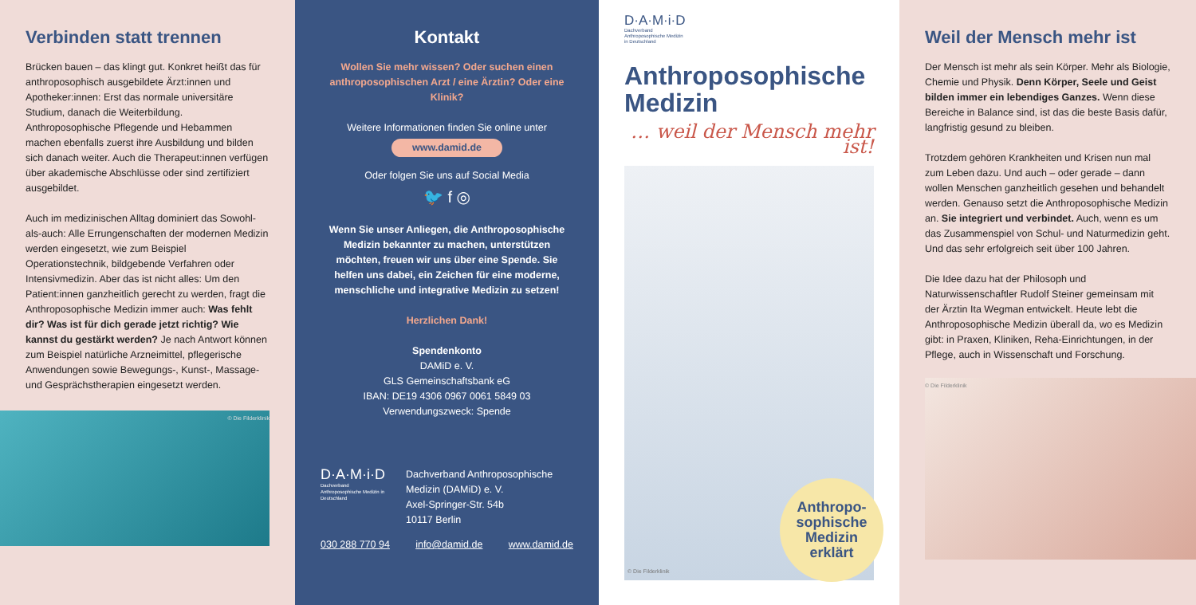Verbinden statt trennen
Brücken bauen – das klingt gut. Konkret heißt das für anthroposophisch ausgebildete Ärzt:innen und Apotheker:innen: Erst das normale universitäre Studium, danach die Weiterbildung. Anthroposophische Pflegende und Hebammen machen ebenfalls zuerst ihre Ausbildung und bilden sich danach weiter. Auch die Therapeut:innen verfügen über akademische Abschlüsse oder sind zertifiziert ausgebildet.
Auch im medizinischen Alltag dominiert das Sowohl-als-auch: Alle Errungenschaften der modernen Medizin werden eingesetzt, wie zum Beispiel Operationstechnik, bildgebende Verfahren oder Intensivmedizin. Aber das ist nicht alles: Um den Patient:innen ganzheitlich gerecht zu werden, fragt die Anthroposophische Medizin immer auch: Was fehlt dir? Was ist für dich gerade jetzt richtig? Wie kannst du gestärkt werden? Je nach Antwort können zum Beispiel natürliche Arzneimittel, pflegerische Anwendungen sowie Bewegungs-, Kunst-, Massage- und Gesprächstherapien eingesetzt werden.
© Die Filderklinik
Kontakt
Wollen Sie mehr wissen? Oder suchen einen anthroposophischen Arzt / eine Ärztin? Oder eine Klinik?
Weitere Informationen finden Sie online unter
www.damid.de
Oder folgen Sie uns auf Social Media
🐦 f ◎
Wenn Sie unser Anliegen, die Anthroposophische Medizin bekannter zu machen, unterstützen möchten, freuen wir uns über eine Spende. Sie helfen uns dabei, ein Zeichen für eine moderne, menschliche und integrative Medizin zu setzen!
Herzlichen Dank!
Spendenkonto
DAMiD e. V.
GLS Gemeinschaftsbank eG
IBAN: DE19 4306 0967 0061 5849 03
Verwendungszweck: Spende
D·A·M·i·D
Dachverband Anthroposophische Medizin in Deutschland
Dachverband Anthroposophische Medizin (DAMiD) e. V.
Axel-Springer-Str. 54b
10117 Berlin
030 288 770 94 info@damid.de www.damid.de
D·A·M·i·D
Dachverband
Anthroposophische Medizin
in Deutschland
Anthroposophische Medizin
… weil der Mensch mehr ist!
© Die Filderklinik
Anthropo-
sophische
Medizin
erklärt
Weil der Mensch mehr ist
Der Mensch ist mehr als sein Körper. Mehr als Biologie, Chemie und Physik. Denn Körper, Seele und Geist bilden immer ein lebendiges Ganzes. Wenn diese Bereiche in Balance sind, ist das die beste Basis dafür, langfristig gesund zu bleiben.
Trotzdem gehören Krankheiten und Krisen nun mal zum Leben dazu. Und auch – oder gerade – dann wollen Menschen ganzheitlich gesehen und behandelt werden. Genauso setzt die Anthroposophische Medizin an. Sie integriert und verbindet. Auch, wenn es um das Zusammenspiel von Schul- und Naturmedizin geht. Und das sehr erfolgreich seit über 100 Jahren.
Die Idee dazu hat der Philosoph und Naturwissenschaftler Rudolf Steiner gemeinsam mit der Ärztin Ita Wegman entwickelt. Heute lebt die Anthroposophische Medizin überall da, wo es Medizin gibt: in Praxen, Kliniken, Reha-Einrichtungen, in der Pflege, auch in Wissenschaft und Forschung.
© Die Filderklinik